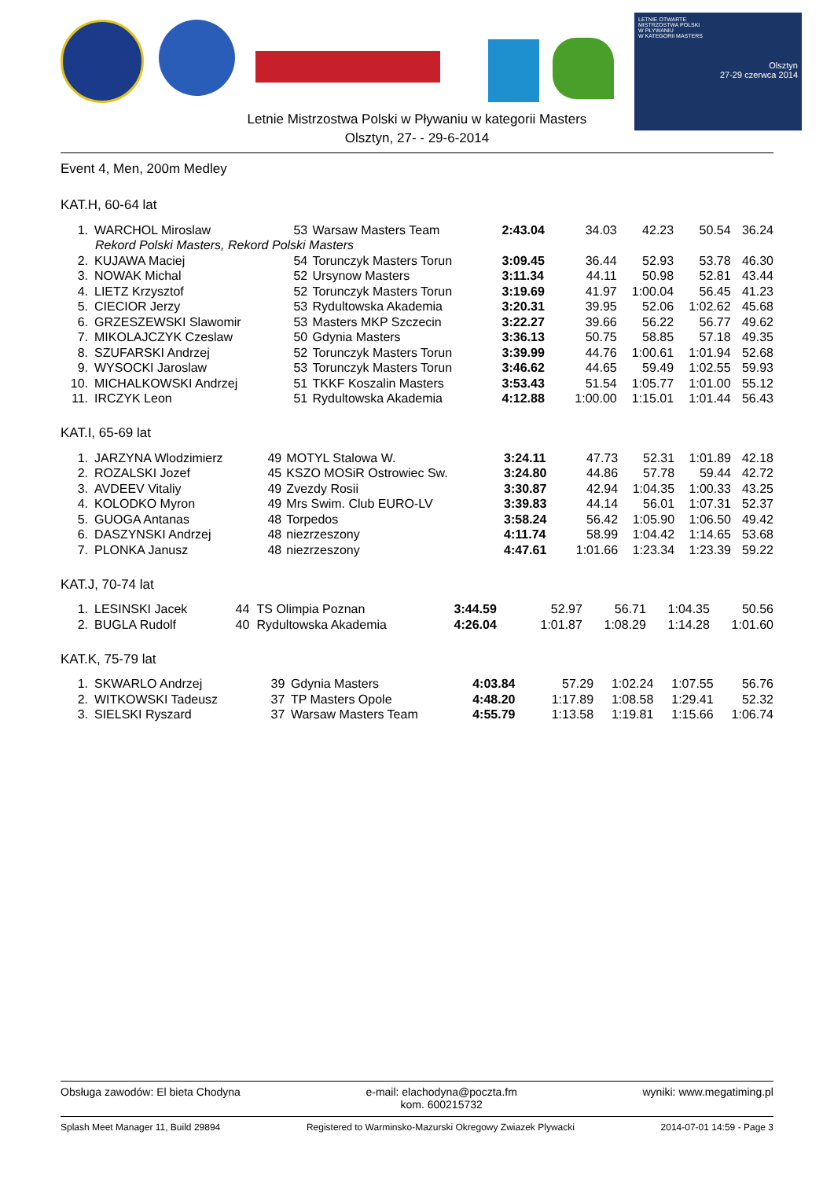LETNIE OTWARTE
MISTRZOSTWA POLSKI
W PŁYWANIU
W KATEGORII MASTERS
Olsztyn
27-29 czerwca 2014
Letnie Mistrzostwa Polski w Pływaniu w kategorii Masters
Olsztyn, 27- - 29-6-2014
Event 4, Men, 200m Medley
KAT.H, 60-64 lat
| 1. | WARCHOL Miroslaw | 53 | Warsaw Masters Team | 2:43.04 | 34.03 | 42.23 | 50.54 | 36.24 |
| Rekord Polski Masters, Rekord Polski Masters | | | | | | | | |
| 2. | KUJAWA Maciej | 54 | Torunczyk Masters Torun | 3:09.45 | 36.44 | 52.93 | 53.78 | 46.30 |
| 3. | NOWAK Michal | 52 | Ursynow Masters | 3:11.34 | 44.11 | 50.98 | 52.81 | 43.44 |
| 4. | LIETZ Krzysztof | 52 | Torunczyk Masters Torun | 3:19.69 | 41.97 | 1:00.04 | 56.45 | 41.23 |
| 5. | CIECIOR Jerzy | 53 | Rydultowska Akademia | 3:20.31 | 39.95 | 52.06 | 1:02.62 | 45.68 |
| 6. | GRZESZEWSKI Slawomir | 53 | Masters MKP Szczecin | 3:22.27 | 39.66 | 56.22 | 56.77 | 49.62 |
| 7. | MIKOLAJCZYK Czeslaw | 50 | Gdynia Masters | 3:36.13 | 50.75 | 58.85 | 57.18 | 49.35 |
| 8. | SZUFARSKI Andrzej | 52 | Torunczyk Masters Torun | 3:39.99 | 44.76 | 1:00.61 | 1:01.94 | 52.68 |
| 9. | WYSOCKI Jaroslaw | 53 | Torunczyk Masters Torun | 3:46.62 | 44.65 | 59.49 | 1:02.55 | 59.93 |
| 10. | MICHALKOWSKI Andrzej | 51 | TKKF Koszalin Masters | 3:53.43 | 51.54 | 1:05.77 | 1:01.00 | 55.12 |
| 11. | IRCZYK Leon | 51 | Rydultowska Akademia | 4:12.88 | 1:00.00 | 1:15.01 | 1:01.44 | 56.43 |
KAT.I, 65-69 lat
| 1. | JARZYNA Wlodzimierz | 49 | MOTYL Stalowa W. | 3:24.11 | 47.73 | 52.31 | 1:01.89 | 42.18 |
| 2. | ROZALSKI Jozef | 45 | KSZO MOSiR Ostrowiec Sw. | 3:24.80 | 44.86 | 57.78 | 59.44 | 42.72 |
| 3. | AVDEEV Vitaliy | 49 | Zvezdy Rosii | 3:30.87 | 42.94 | 1:04.35 | 1:00.33 | 43.25 |
| 4. | KOLODKO Myron | 49 | Mrs Swim. Club EURO-LV | 3:39.83 | 44.14 | 56.01 | 1:07.31 | 52.37 |
| 5. | GUOGA Antanas | 48 | Torpedos | 3:58.24 | 56.42 | 1:05.90 | 1:06.50 | 49.42 |
| 6. | DASZYNSKI Andrzej | 48 | niezrzeszony | 4:11.74 | 58.99 | 1:04.42 | 1:14.65 | 53.68 |
| 7. | PLONKA Janusz | 48 | niezrzeszony | 4:47.61 | 1:01.66 | 1:23.34 | 1:23.39 | 59.22 |
KAT.J, 70-74 lat
| 1. | LESINSKI Jacek | 44 | TS Olimpia Poznan | 3:44.59 | 52.97 | 56.71 | 1:04.35 | 50.56 |
| 2. | BUGLA Rudolf | 40 | Rydultowska Akademia | 4:26.04 | 1:01.87 | 1:08.29 | 1:14.28 | 1:01.60 |
KAT.K, 75-79 lat
| 1. | SKWARLO Andrzej | 39 | Gdynia Masters | 4:03.84 | 57.29 | 1:02.24 | 1:07.55 | 56.76 |
| 2. | WITKOWSKI Tadeusz | 37 | TP Masters Opole | 4:48.20 | 1:17.89 | 1:08.58 | 1:29.41 | 52.32 |
| 3. | SIELSKI Ryszard | 37 | Warsaw Masters Team | 4:55.79 | 1:13.58 | 1:19.81 | 1:15.66 | 1:06.74 |
Obsługa zawodów: El bieta Chodyna e-mail: elachodyna@poczta.fm
kom. 600215732 wyniki: www.megatiming.pl
Splash Meet Manager 11, Build 29894 Registered to Warminsko-Mazurski Okregowy Zwiazek Plywacki 2014-07-01 14:59 - Page 3